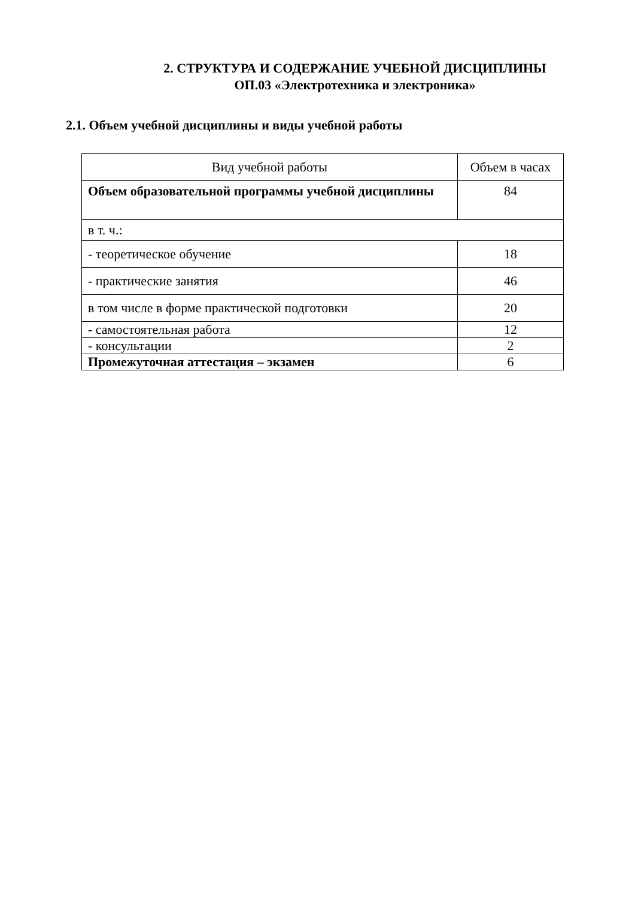2. СТРУКТУРА И СОДЕРЖАНИЕ УЧЕБНОЙ ДИСЦИПЛИНЫ
ОП.03 «Электротехника и электроника»
2.1. Объем учебной дисциплины и виды учебной работы
| Вид учебной работы | Объем в часах |
| --- | --- |
| Объем образовательной программы учебной дисциплины | 84 |
| в т. ч.: | |
| - теоретическое обучение | 18 |
| - практические занятия | 46 |
| в том числе в форме практической подготовки | 20 |
| - самостоятельная работа | 12 |
| - консультации | 2 |
| Промежуточная аттестация – экзамен | 6 |